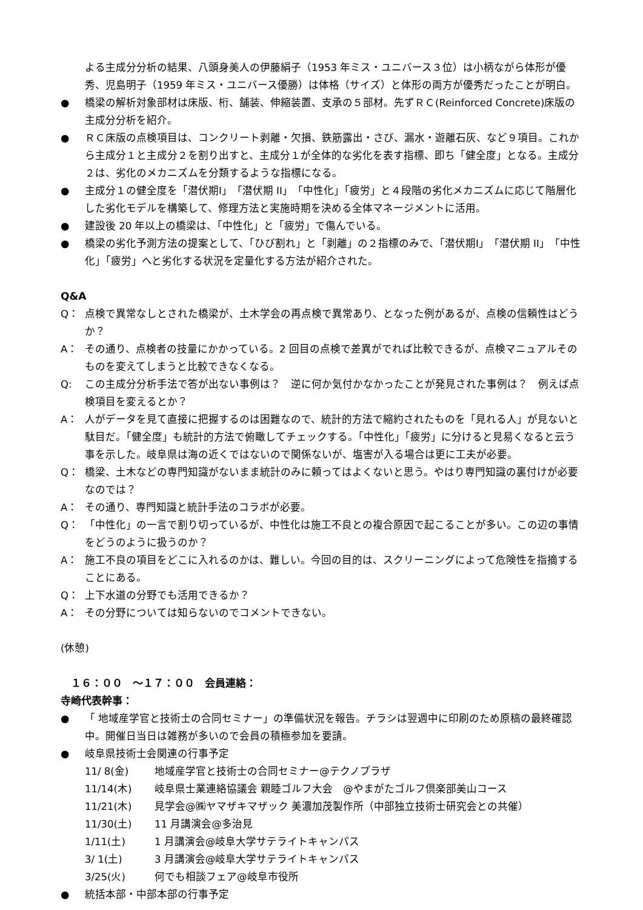よる主成分分析の結果、八頭身美人の伊藤絹子（1953 年ミス・ユニバース３位）は小柄ながら体形が優秀、児島明子（1959 年ミス・ユニバース優勝）は体格（サイズ）と体形の両方が優秀だったことが明白。
● 橋梁の解析対象部材は床版、桁、舗装、伸縮装置、支承の５部材。先ずＲＣ(Reinforced Concrete)床版の主成分分析を紹介。
● ＲＣ床版の点検項目は、コンクリート剥離・欠損、鉄筋露出・さび、漏水・遊離石灰、など９項目。これから主成分１と主成分２を割り出すと、主成分１が全体的な劣化を表す指標、即ち「健全度」となる。主成分２は、劣化のメカニズムを分類するような指標になる。
● 主成分１の健全度を「潜伏期Ⅰ」「潜伏期 II」「中性化」「疲労」と４段階の劣化メカニズムに応じて階層化した劣化モデルを構築して、修理方法と実施時期を決める全体マネージメントに活用。
● 建設後 20 年以上の橋梁は、「中性化」と「疲労」で傷んでいる。
● 橋梁の劣化予測方法の提案として、「ひび割れ」と「剥離」の２指標のみで、「潜伏期Ⅰ」「潜伏期 II」「中性化」「疲労」へと劣化する状況を定量化する方法が紹介された。
Q&A
Q： 点検で異常なしとされた橋梁が、土木学会の再点検で異常あり、となった例があるが、点検の信頼性はどうか？
A： その通り、点検者の技量にかかっている。2 回目の点検で差異がでれば比較できるが、点検マニュアルそのものを変えてしまうと比較できなくなる。
Q: この主成分分析手法で答が出ない事例は？　逆に何か気付かなかったことが発見された事例は？　例えば点検項目を変えるとか？
A： 人がデータを見て直接に把握するのは困難なので、統計的方法で縮約されたものを「見れる人」が見ないと駄目だ。「健全度」も統計的方法で俯瞰してチェックする。「中性化」「疲労」に分けると見易くなると云う事を示した。岐阜県は海の近くではないので関係ないが、塩害が入る場合は更に工夫が必要。
Q： 橋梁、土木などの専門知識がないまま統計のみに頼ってはよくないと思う。やはり専門知識の裏付けが必要なのでは？
A： その通り、専門知識と統計手法のコラボが必要。
Q： 「中性化」の一言で割り切っているが、中性化は施工不良との複合原因で起こることが多い。この辺の事情をどうのように扱うのか？
A： 施工不良の項目をどこに入れるのかは、難しい。今回の目的は、スクリーニングによって危険性を指摘することにある。
Q： 上下水道の分野でも活用できるか？
A： その分野については知らないのでコメントできない。
(休憩)
　１６：００　～１７：００　会員連絡：
寺崎代表幹事：
● 「 地域産学官と技術士の合同セミナー」の準備状況を報告。チラシは翌週中に印刷のため原稿の最終確認中。開催日当日は雑務が多いので会員の積極参加を要請。
● 岐阜県技術士会関連の行事予定
11/ 8(金) 地域産学官と技術士の合同セミナー@テクノプラザ
11/14(木) 岐阜県士業連絡協議会 親睦ゴルフ大会　@やまがたゴルフ倶楽部美山コース
11/21(木) 見学会@㈱ヤマザキマザック 美濃加茂製作所（中部独立技術士研究会との共催）
11/30(土) 11 月講演会@多治見
1/11(土) 1 月講演会@岐阜大学サテライトキャンパス
3/ 1(土) 3 月講演会@岐阜大学サテライトキャンパス
3/25(火) 何でも相談フェア@岐阜市役所
● 統括本部・中部本部の行事予定